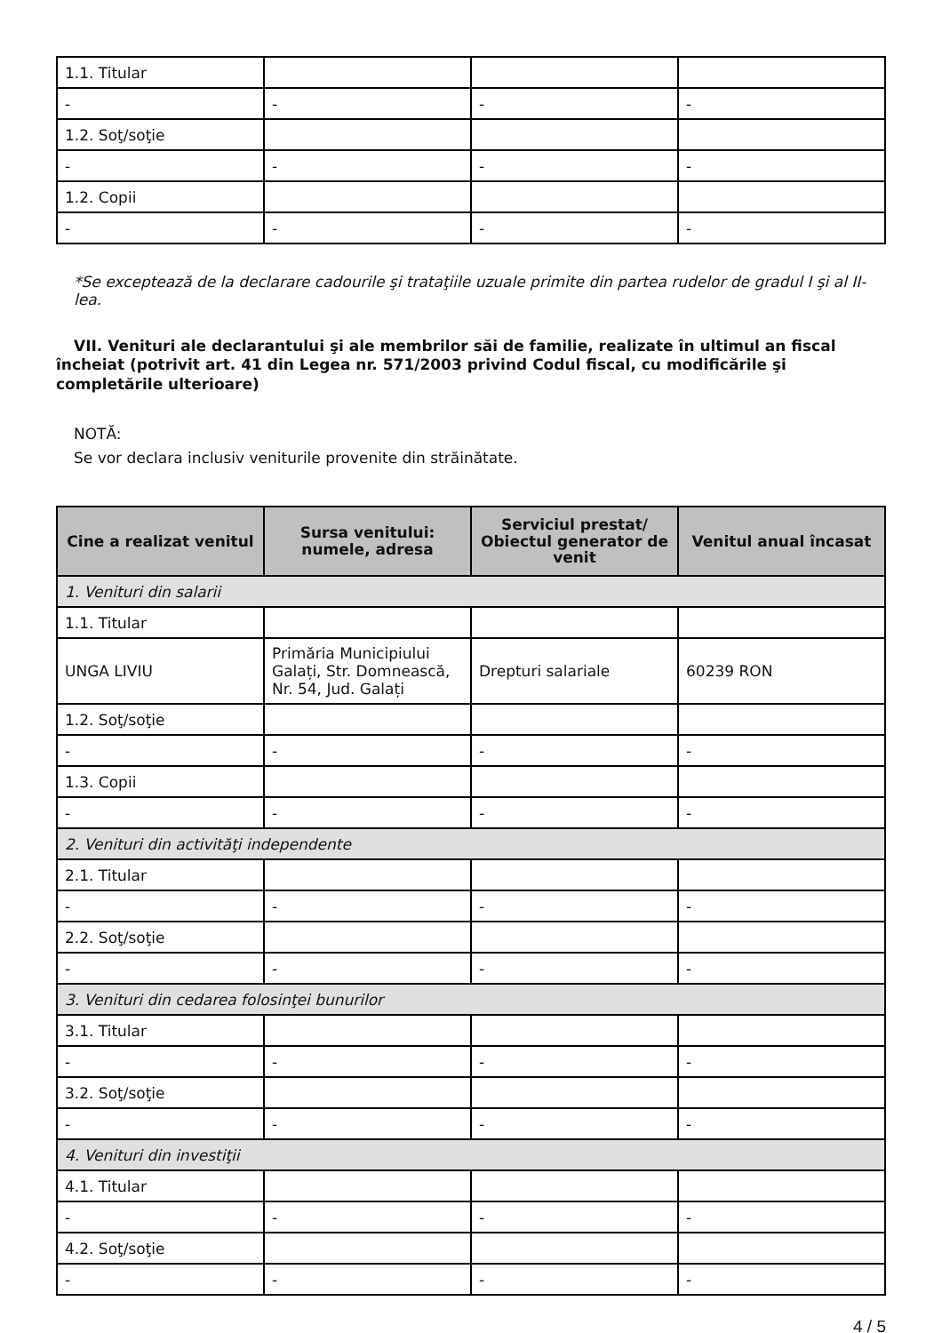| 1.1. Titular | | | |
| - | - | - | - |
| 1.2. Soţ/soţie | | | |
| - | - | - | - |
| 1.2. Copii | | | |
| - | - | - | - |
*Se exceptează de la declarare cadourile şi trataţiile uzuale primite din partea rudelor de gradul I şi al II-lea.
VII. Venituri ale declarantului şi ale membrilor săi de familie, realizate în ultimul an fiscal încheiat (potrivit art. 41 din Legea nr. 571/2003 privind Codul fiscal, cu modificările şi completările ulterioare)
NOTĂ:
Se vor declara inclusiv veniturile provenite din străinătate.
| Cine a realizat venitul | Sursa venitului: numele, adresa | Serviciul prestat/ Obiectul generator de venit | Venitul anual încasat |
| --- | --- | --- | --- |
| 1. Venituri din salarii | | | |
| 1.1. Titular | | | |
| UNGA LIVIU | Primăria Municipiului Galați, Str. Domnească, Nr. 54, Jud. Galați | Drepturi salariale | 60239 RON |
| 1.2. Soţ/soţie | | | |
| - | - | - | - |
| 1.3. Copii | | | |
| - | - | - | - |
| 2. Venituri din activităţi independente | | | |
| 2.1. Titular | | | |
| - | - | - | - |
| 2.2. Soţ/soţie | | | |
| - | - | - | - |
| 3. Venituri din cedarea folosinţei bunurilor | | | |
| 3.1. Titular | | | |
| - | - | - | - |
| 3.2. Soţ/soţie | | | |
| - | - | - | - |
| 4. Venituri din investiţii | | | |
| 4.1. Titular | | | |
| - | - | - | - |
| 4.2. Soţ/soţie | | | |
| - | - | - | - |
4 / 5